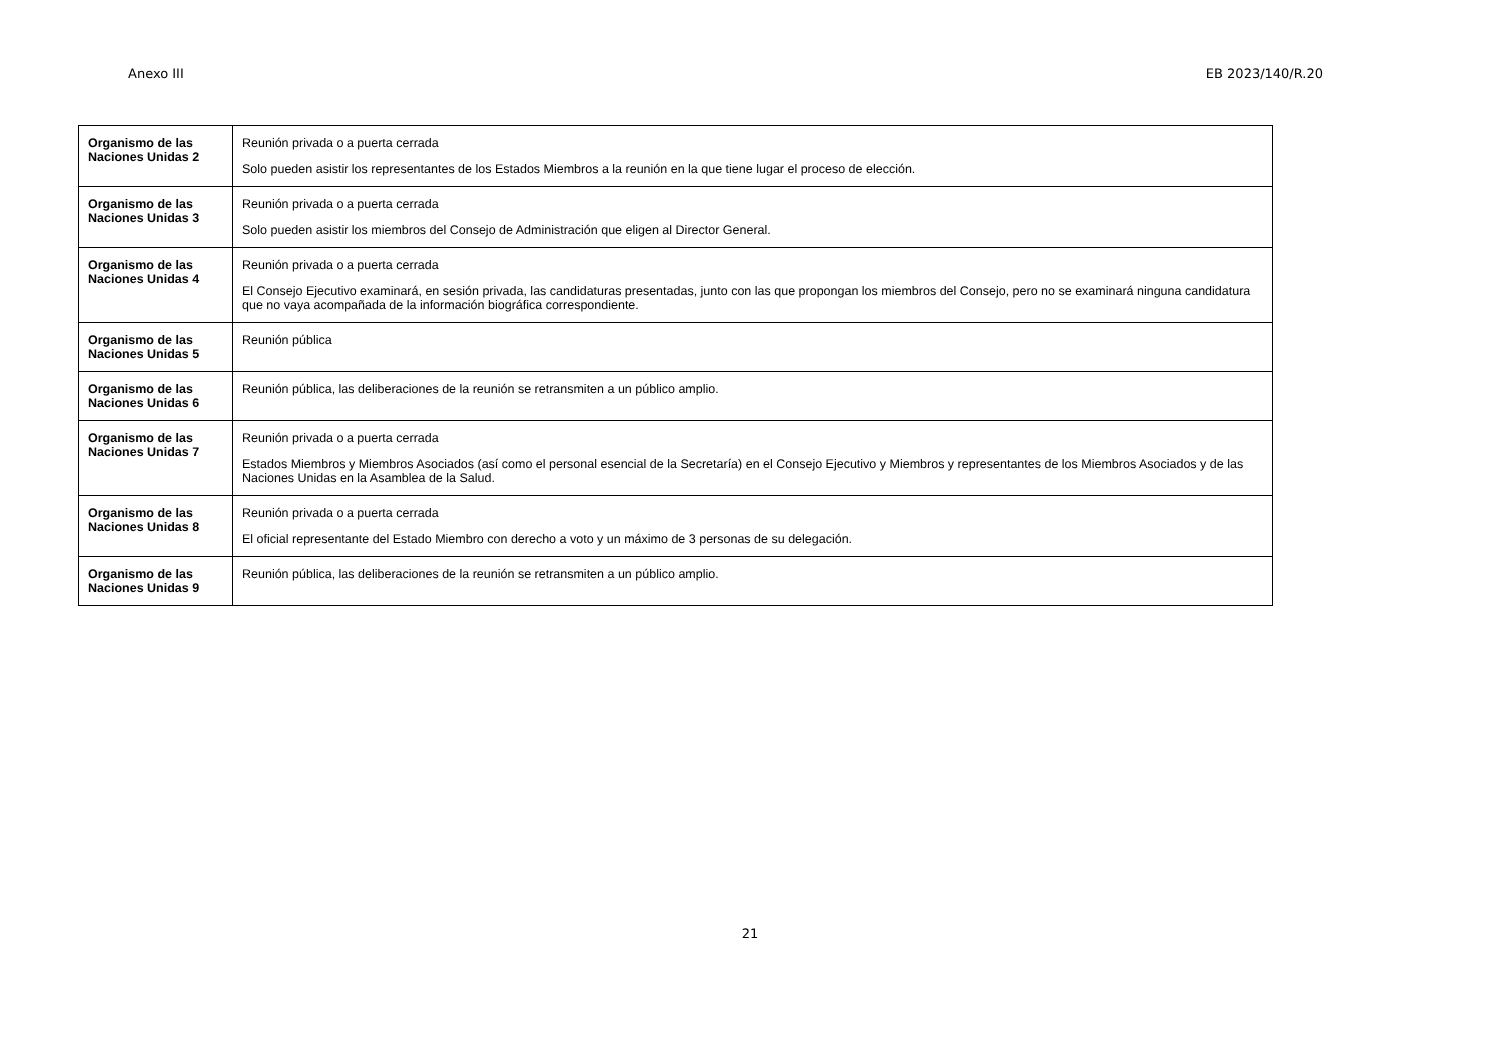Anexo III EB 2023/140/R.20
| Organismo de las Naciones Unidas 2 | Reunión privada o a puerta cerrada Solo pueden asistir los representantes de los Estados Miembros a la reunión en la que tiene lugar el proceso de elección. |
| Organismo de las Naciones Unidas 3 | Reunión privada o a puerta cerrada Solo pueden asistir los miembros del Consejo de Administración que eligen al Director General. |
| Organismo de las Naciones Unidas 4 | Reunión privada o a puerta cerrada El Consejo Ejecutivo examinará, en sesión privada, las candidaturas presentadas, junto con las que propongan los miembros del Consejo, pero no se examinará ninguna candidatura que no vaya acompañada de la información biográfica correspondiente. |
| Organismo de las Naciones Unidas 5 | Reunión pública |
| Organismo de las Naciones Unidas 6 | Reunión pública, las deliberaciones de la reunión se retransmiten a un público amplio. |
| Organismo de las Naciones Unidas 7 | Reunión privada o a puerta cerrada Estados Miembros y Miembros Asociados (así como el personal esencial de la Secretaría) en el Consejo Ejecutivo y Miembros y representantes de los Miembros Asociados y de las Naciones Unidas en la Asamblea de la Salud. |
| Organismo de las Naciones Unidas 8 | Reunión privada o a puerta cerrada El oficial representante del Estado Miembro con derecho a voto y un máximo de 3 personas de su delegación. |
| Organismo de las Naciones Unidas 9 | Reunión pública, las deliberaciones de la reunión se retransmiten a un público amplio. |
21